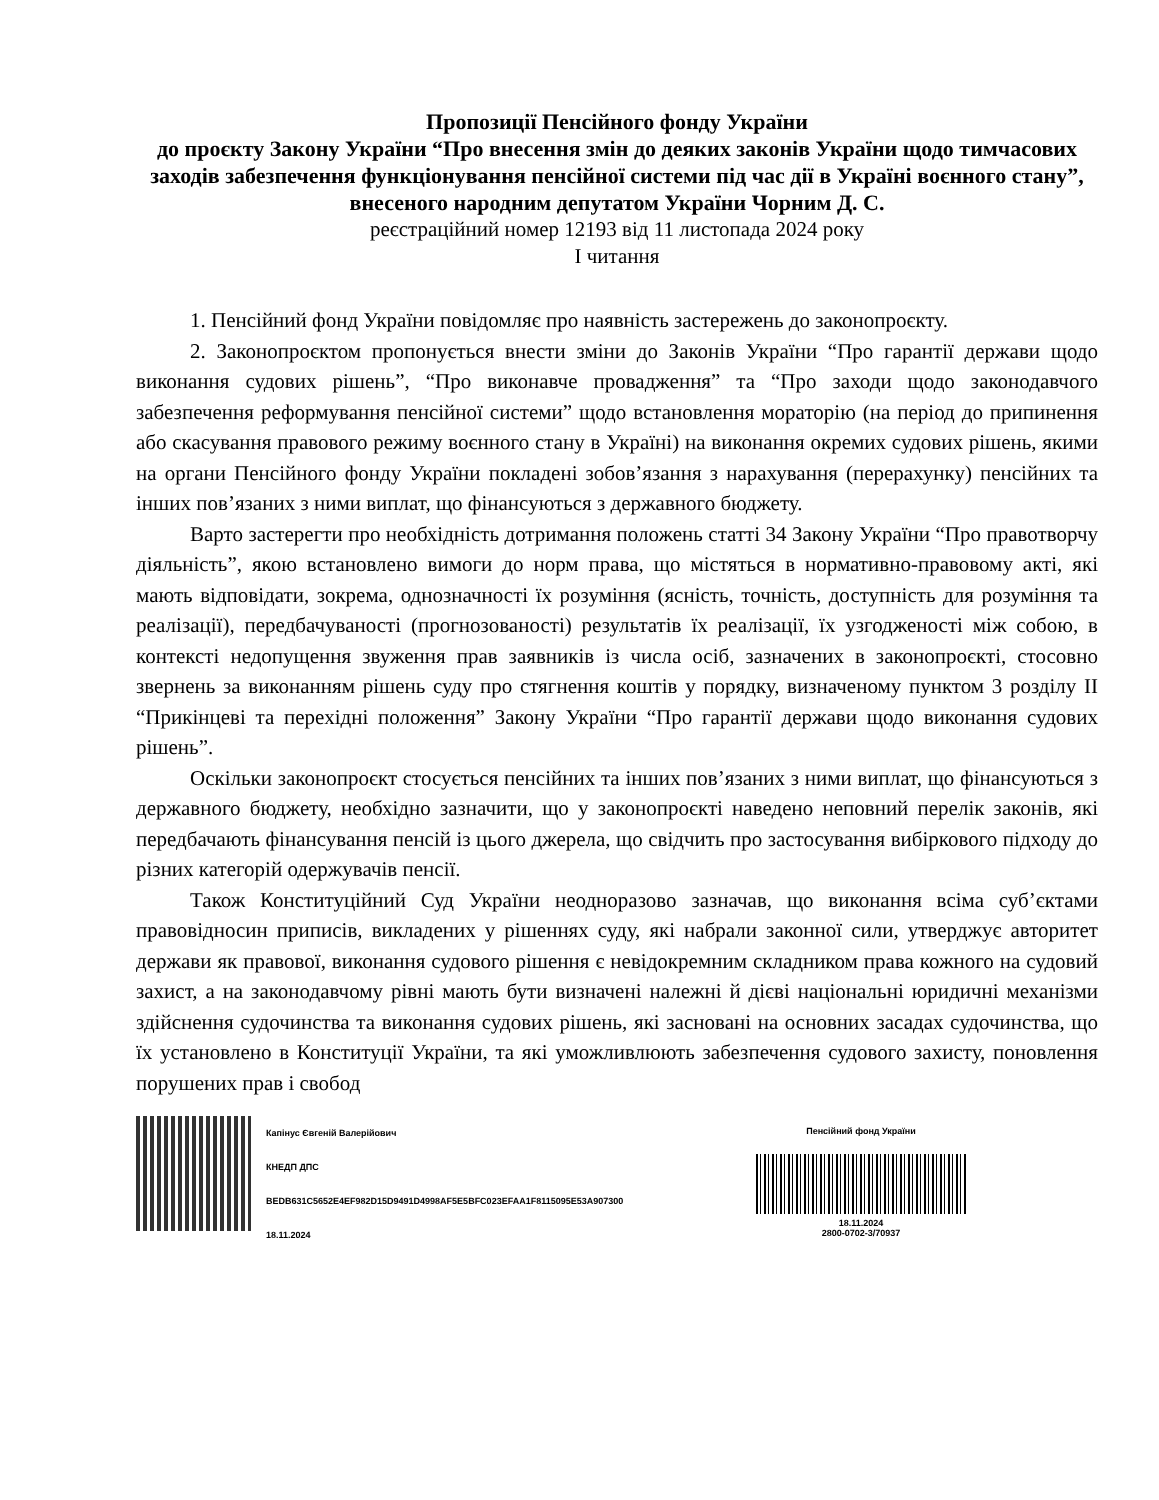Пропозиції Пенсійного фонду України
до проєкту Закону України “Про внесення змін до деяких законів України щодо тимчасових заходів забезпечення функціонування пенсійної системи під час дії в Україні воєнного стану”, внесеного народним депутатом України Чорним Д. С.
реєстраційний номер 12193 від 11 листопада 2024 року
І читання
1. Пенсійний фонд України повідомляє про наявність застережень до законопроєкту.
2. Законопроєктом пропонується внести зміни до Законів України “Про гарантії держави щодо виконання судових рішень”, “Про виконавче провадження” та “Про заходи щодо законодавчого забезпечення реформування пенсійної системи” щодо встановлення мораторію (на період до припинення або скасування правового режиму воєнного стану в Україні) на виконання окремих судових рішень, якими на органи Пенсійного фонду України покладені зобов’язання з нарахування (перерахунку) пенсійних та інших пов’язаних з ними виплат, що фінансуються з державного бюджету.
Варто застерегти про необхідність дотримання положень статті 34 Закону України “Про правотворчу діяльність”, якою встановлено вимоги до норм права, що містяться в нормативно-правовому акті, які мають відповідати, зокрема, однозначності їх розуміння (ясність, точність, доступність для розуміння та реалізації), передбачуваності (прогнозованості) результатів їх реалізації, їх узгодженості між собою, в контексті недопущення звуження прав заявників із числа осіб, зазначених в законопроєкті, стосовно звернень за виконанням рішень суду про стягнення коштів у порядку, визначеному пунктом 3 розділу ІІ “Прикінцеві та перехідні положення” Закону України “Про гарантії держави щодо виконання судових рішень”.
Оскільки законопроєкт стосується пенсійних та інших пов’язаних з ними виплат, що фінансуються з державного бюджету, необхідно зазначити, що у законопроєкті наведено неповний перелік законів, які передбачають фінансування пенсій із цього джерела, що свідчить про застосування вибіркового підходу до різних категорій одержувачів пенсії.
Також Конституційний Суд України неодноразово зазначав, що виконання всіма суб’єктами правовідносин приписів, викладених у рішеннях суду, які набрали законної сили, утверджує авторитет держави як правової, виконання судового рішення є невідокремним складником права кожного на судовий захист, а на законодавчому рівні мають бути визначені належні й дієві національні юридичні механізми здійснення судочинства та виконання судових рішень, які засновані на основних засадах судочинства, що їх установлено в Конституції України, та які уможливлюють забезпечення судового захисту, поновлення порушених прав і свобод
Капінус Євгеній Валерійович
КНЕДП ДПС
BEDB631C5652E4EF982D15D9491D4998AF5E5BFC023EFAA1F8115095E53A907300
18.11.2024
Пенсійний фонд України
18.11.2024
2800-0702-3/70937